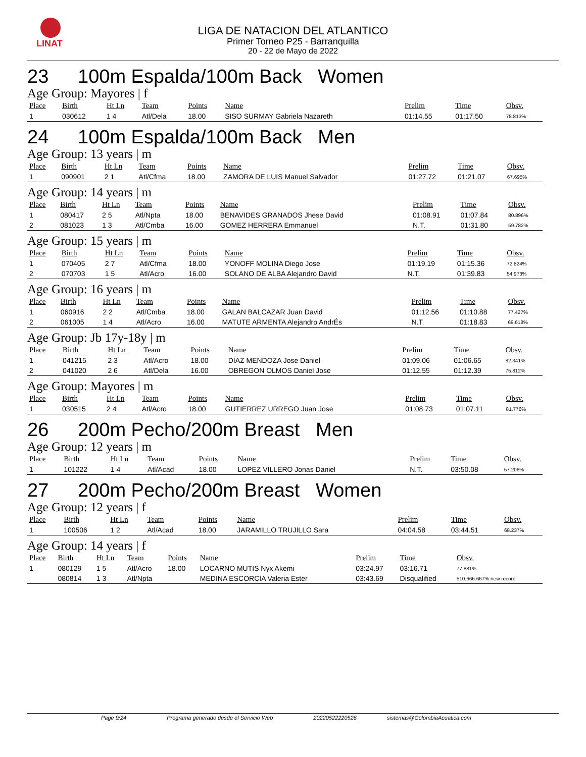LINAT
LIGA DE NATACION DEL ATLANTICO
Primer Torneo P25 - Barranquilla
20 - 22 de Mayo de 2022
23 100m Espalda/100m Back Women
Age Group: Mayores | f
| Place | Birth | Ht Ln | Team | Points | Name | Prelim | Time | Obsv. |
| --- | --- | --- | --- | --- | --- | --- | --- | --- |
| 1 | 030612 | 1 4 | Atl/Dela | 18.00 | SISO SURMAY Gabriela Nazareth | 01:14.55 | 01:17.50 | 78.813% |
24 100m Espalda/100m Back Men
Age Group: 13 years | m
| Place | Birth | Ht Ln | Team | Points | Name | Prelim | Time | Obsv. |
| --- | --- | --- | --- | --- | --- | --- | --- | --- |
| 1 | 090901 | 2 1 | Atl/Cfma | 18.00 | ZAMORA DE LUIS Manuel Salvador | 01:27.72 | 01:21.07 | 67.695% |
Age Group: 14 years | m
| Place | Birth | Ht Ln | Team | Points | Name | Prelim | Time | Obsv. |
| --- | --- | --- | --- | --- | --- | --- | --- | --- |
| 1 | 080417 | 2 5 | Atl/Npta | 18.00 | BENAVIDES GRANADOS Jhese David | 01:08.91 | 01:07.84 | 80.896% |
| 2 | 081023 | 1 3 | Atl/Cmba | 16.00 | GOMEZ HERRERA Emmanuel | N.T. | 01:31.80 | 59.782% |
Age Group: 15 years | m
| Place | Birth | Ht Ln | Team | Points | Name | Prelim | Time | Obsv. |
| --- | --- | --- | --- | --- | --- | --- | --- | --- |
| 1 | 070405 | 2 7 | Atl/Cfma | 18.00 | YONOFF MOLINA Diego Jose | 01:19.19 | 01:15.36 | 72.824% |
| 2 | 070703 | 1 5 | Atl/Acro | 16.00 | SOLANO DE ALBA Alejandro David | N.T. | 01:39.83 | 54.973% |
Age Group: 16 years | m
| Place | Birth | Ht Ln | Team | Points | Name | Prelim | Time | Obsv. |
| --- | --- | --- | --- | --- | --- | --- | --- | --- |
| 1 | 060916 | 2 2 | Atl/Cmba | 18.00 | GALAN BALCAZAR Juan David | 01:12.56 | 01:10.88 | 77.427% |
| 2 | 061005 | 1 4 | Atl/Acro | 16.00 | MATUTE ARMENTA Alejandro AndrÉs | N.T. | 01:18.83 | 69.618% |
Age Group: Jb 17y-18y | m
| Place | Birth | Ht Ln | Team | Points | Name | Prelim | Time | Obsv. |
| --- | --- | --- | --- | --- | --- | --- | --- | --- |
| 1 | 041215 | 2 3 | Atl/Acro | 18.00 | DIAZ MENDOZA Jose Daniel | 01:09.06 | 01:06.65 | 82.341% |
| 2 | 041020 | 2 6 | Atl/Dela | 16.00 | OBREGON OLMOS Daniel Jose | 01:12.55 | 01:12.39 | 75.812% |
Age Group: Mayores | m
| Place | Birth | Ht Ln | Team | Points | Name | Prelim | Time | Obsv. |
| --- | --- | --- | --- | --- | --- | --- | --- | --- |
| 1 | 030515 | 2 4 | Atl/Acro | 18.00 | GUTIERREZ URREGO Juan Jose | 01:08.73 | 01:07.11 | 81.776% |
26 200m Pecho/200m Breast Men
Age Group: 12 years | m
| Place | Birth | Ht Ln | Team | Points | Name | Prelim | Time | Obsv. |
| --- | --- | --- | --- | --- | --- | --- | --- | --- |
| 1 | 101222 | 1 4 | Atl/Acad | 18.00 | LOPEZ VILLERO Jonas Daniel | N.T. | 03:50.08 | 57.206% |
27 200m Pecho/200m Breast Women
Age Group: 12 years | f
| Place | Birth | Ht Ln | Team | Points | Name | Prelim | Time | Obsv. |
| --- | --- | --- | --- | --- | --- | --- | --- | --- |
| 1 | 100506 | 1 2 | Atl/Acad | 18.00 | JARAMILLO TRUJILLO Sara | 04:04.58 | 03:44.51 | 68.237% |
Age Group: 14 years | f
| Place | Birth | Ht Ln | Team | Points | Name | Prelim | Time | Obsv. |
| --- | --- | --- | --- | --- | --- | --- | --- | --- |
| 1 | 080129 | 1 5 | Atl/Acro | 18.00 | LOCARNO MUTIS Nyx Akemi | 03:24.97 | 03:16.71 | 77.881% |
| | 080814 | 1 3 | Atl/Npta | | MEDINA ESCORCIA Valeria Ester | 03:43.69 | Disqualified | 510,666.667% new record |
Page 9/24 Programa generado desde el Servicio Web 20220522220526 sistemas@ColombiaAcuatica.com